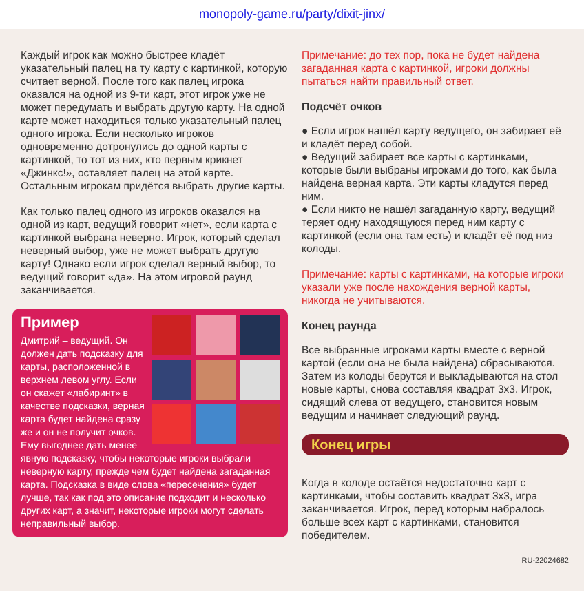monopoly-game.ru/party/dixit-jinx/
Каждый игрок как можно быстрее кладёт указательный палец на ту карту с картинкой, которую считает верной. После того как палец игрока оказался на одной из 9-ти карт, этот игрок уже не может передумать и выбрать другую карту. На одной карте может находиться только указательный палец одного игрока. Если несколько игроков одновременно дотронулись до одной карты с картинкой, то тот из них, кто первым крикнет «Джинкс!», оставляет палец на этой карте. Остальным игрокам придётся выбрать другие карты.
Как только палец одного из игроков оказался на одной из карт, ведущий говорит «нет», если карта с картинкой выбрана неверно. Игрок, который сделал неверный выбор, уже не может выбрать другую карту! Однако если игрок сделал верный выбор, то ведущий говорит «да». На этом игровой раунд заканчивается.
Пример
Дмитрий – ведущий. Он должен дать подсказку для карты, расположенной в верхнем левом углу. Если он скажет «лабиринт» в качестве подсказки, верная карта будет найдена сразу же и он не получит очков. Ему выгоднее дать менее явную подсказку, чтобы некоторые игроки выбрали неверную карту, прежде чем будет найдена загаданная карта. Подсказка в виде слова «пересечения» будет лучше, так как под это описание подходит и несколько других карт, а значит, некоторые игроки могут сделать неправильный выбор.
Примечание: до тех пор, пока не будет найдена загаданная карта с картинкой, игроки должны пытаться найти правильный ответ.
Подсчёт очков
● Если игрок нашёл карту ведущего, он забирает её и кладёт перед собой.
● Ведущий забирает все карты с картинками, которые были выбраны игроками до того, как была найдена верная карта. Эти карты кладутся перед ним.
● Если никто не нашёл загаданную карту, ведущий теряет одну находящуюся перед ним карту с картинкой (если она там есть) и кладёт её под низ колоды.
Примечание: карты с картинками, на которые игроки указали уже после нахождения верной карты, никогда не учитываются.
Конец раунда
Все выбранные игроками карты вместе с верной картой (если она не была найдена) сбрасываются. Затем из колоды берутся и выкладываются на стол новые карты, снова составляя квадрат 3x3. Игрок, сидящий слева от ведущего, становится новым ведущим и начинает следующий раунд.
Конец игры
Когда в колоде остаётся недостаточно карт с картинками, чтобы составить квадрат 3x3, игра заканчивается. Игрок, перед которым набралось больше всех карт с картинками, становится победителем.
RU-22024682